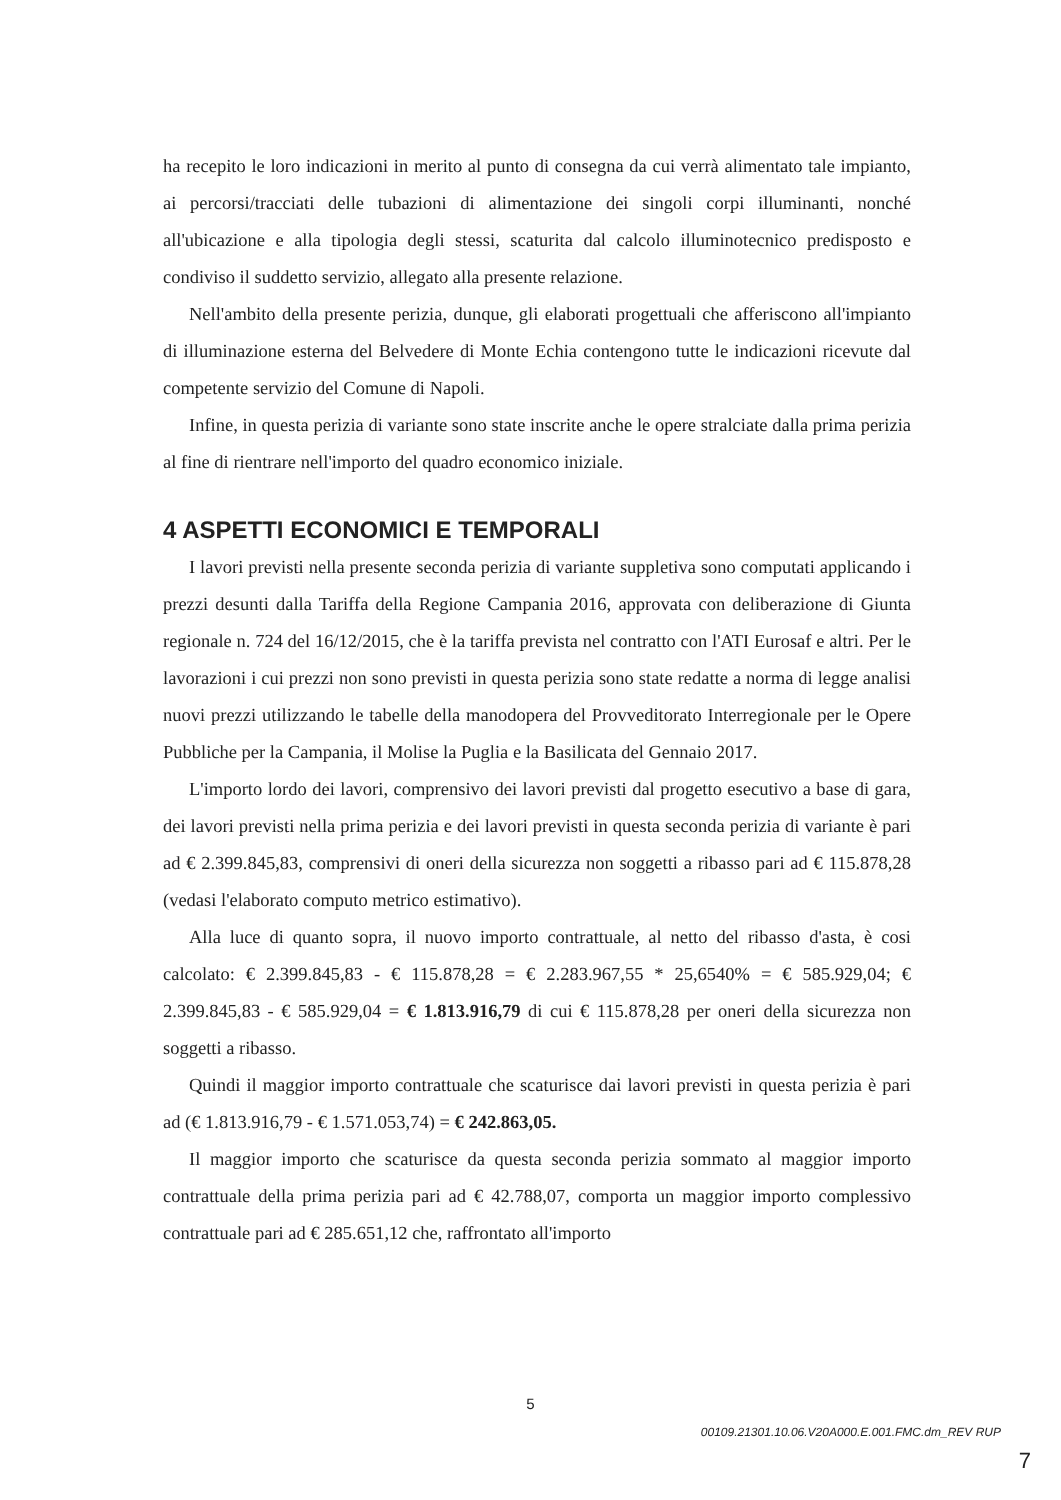ha recepito le loro indicazioni in merito al punto di consegna da cui verrà alimentato tale impianto, ai percorsi/tracciati delle tubazioni di alimentazione dei singoli corpi illuminanti, nonché all'ubicazione e alla tipologia degli stessi, scaturita dal calcolo illuminotecnico predisposto e condiviso il suddetto servizio, allegato alla presente relazione.
Nell'ambito della presente perizia, dunque, gli elaborati progettuali che afferiscono all'impianto di illuminazione esterna del Belvedere di Monte Echia contengono tutte le indicazioni ricevute dal competente servizio del Comune di Napoli.
Infine, in questa perizia di variante sono state inscrite anche le opere stralciate dalla prima perizia al fine di rientrare nell'importo del quadro economico iniziale.
4 ASPETTI ECONOMICI E TEMPORALI
I lavori previsti nella presente seconda perizia di variante suppletiva sono computati applicando i prezzi desunti dalla Tariffa della Regione Campania 2016, approvata con deliberazione di Giunta regionale n. 724 del 16/12/2015, che è la tariffa prevista nel contratto con l'ATI Eurosaf e altri. Per le lavorazioni i cui prezzi non sono previsti in questa perizia sono state redatte a norma di legge analisi nuovi prezzi utilizzando le tabelle della manodopera del Provveditorato Interregionale per le Opere Pubbliche per la Campania, il Molise la Puglia e la Basilicata del Gennaio 2017.
L'importo lordo dei lavori, comprensivo dei lavori previsti dal progetto esecutivo a base di gara, dei lavori previsti nella prima perizia e dei lavori previsti in questa seconda perizia di variante è pari ad € 2.399.845,83, comprensivi di oneri della sicurezza non soggetti a ribasso pari ad € 115.878,28 (vedasi l'elaborato computo metrico estimativo).
Alla luce di quanto sopra, il nuovo importo contrattuale, al netto del ribasso d'asta, è cosi calcolato: € 2.399.845,83 - € 115.878,28 = € 2.283.967,55 * 25,6540% = € 585.929,04; € 2.399.845,83 - € 585.929,04 = € 1.813.916,79 di cui € 115.878,28 per oneri della sicurezza non soggetti a ribasso.
Quindi il maggior importo contrattuale che scaturisce dai lavori previsti in questa perizia è pari ad (€ 1.813.916,79 - € 1.571.053,74) = € 242.863,05.
Il maggior importo che scaturisce da questa seconda perizia sommato al maggior importo contrattuale della prima perizia pari ad € 42.788,07, comporta un maggior importo complessivo contrattuale pari ad € 285.651,12 che, raffrontato all'importo
5
00109.21301.10.06.V20A000.E.001.FMC.dm_REV RUP
7